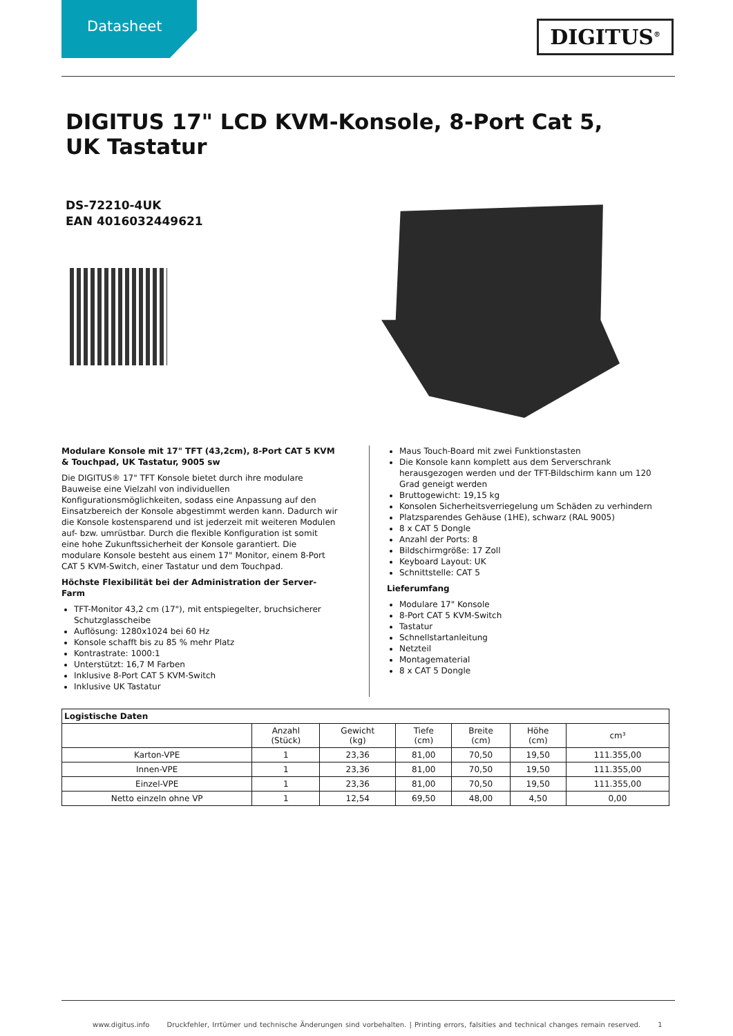Datasheet DIGITUS<sup>®</sup>
DIGITUS 17" LCD KVM-Konsole, 8-Port Cat 5, UK Tastatur
DS-72210-4UK
EAN 4016032449621
Modulare Konsole mit 17" TFT (43,2cm), 8-Port CAT 5 KVM & Touchpad, UK Tastatur, 9005 sw
Die DIGITUS® 17" TFT Konsole bietet durch ihre modulare Bauweise eine Vielzahl von individuellen Konfigurationsmöglichkeiten, sodass eine Anpassung auf den Einsatzbereich der Konsole abgestimmt werden kann. Dadurch wir die Konsole kostensparend und ist jederzeit mit weiteren Modulen auf- bzw. umrüstbar. Durch die flexible Konfiguration ist somit eine hohe Zukunftssicherheit der Konsole garantiert. Die modulare Konsole besteht aus einem 17" Monitor, einem 8-Port CAT 5 KVM-Switch, einer Tastatur und dem Touchpad.
Höchste Flexibilität bei der Administration der Server-Farm
TFT-Monitor 43,2 cm (17"), mit entspiegelter, bruchsicherer Schutzglasscheibe
Auflösung: 1280x1024 bei 60 Hz
Konsole schafft bis zu 85 % mehr Platz
Kontrastrate: 1000:1
Unterstützt: 16,7 M Farben
Inklusive 8-Port CAT 5 KVM-Switch
Inklusive UK Tastatur
Maus Touch-Board mit zwei Funktionstasten
Die Konsole kann komplett aus dem Serverschrank herausgezogen werden und der TFT-Bildschirm kann um 120 Grad geneigt werden
Bruttogewicht: 19,15 kg
Konsolen Sicherheitsverriegelung um Schäden zu verhindern
Platzsparendes Gehäuse (1HE), schwarz (RAL 9005)
8 x CAT 5 Dongle
Anzahl der Ports: 8
Bildschirmgröße: 17 Zoll
Keyboard Layout: UK
Schnittstelle: CAT 5
Lieferumfang
Modulare 17" Konsole
8-Port CAT 5 KVM-Switch
Tastatur
Schnellstartanleitung
Netzteil
Montagematerial
8 x CAT 5 Dongle
| Logistische Daten | | | | | | |
| --- | --- | --- | --- | --- | --- | --- |
| | Anzahl (Stück) | Gewicht (kg) | Tiefe (cm) | Breite (cm) | Höhe (cm) | cm³ |
| Karton-VPE | 1 | 23,36 | 81,00 | 70,50 | 19,50 | 111.355,00 |
| Innen-VPE | 1 | 23,36 | 81,00 | 70,50 | 19,50 | 111.355,00 |
| Einzel-VPE | 1 | 23,36 | 81,00 | 70,50 | 19,50 | 111.355,00 |
| Netto einzeln ohne VP | 1 | 12,54 | 69,50 | 48,00 | 4,50 | 0,00 |
www.digitus.info Druckfehler, Irrtümer und technische Änderungen sind vorbehalten. | Printing errors, falsities and technical changes remain reserved. 1